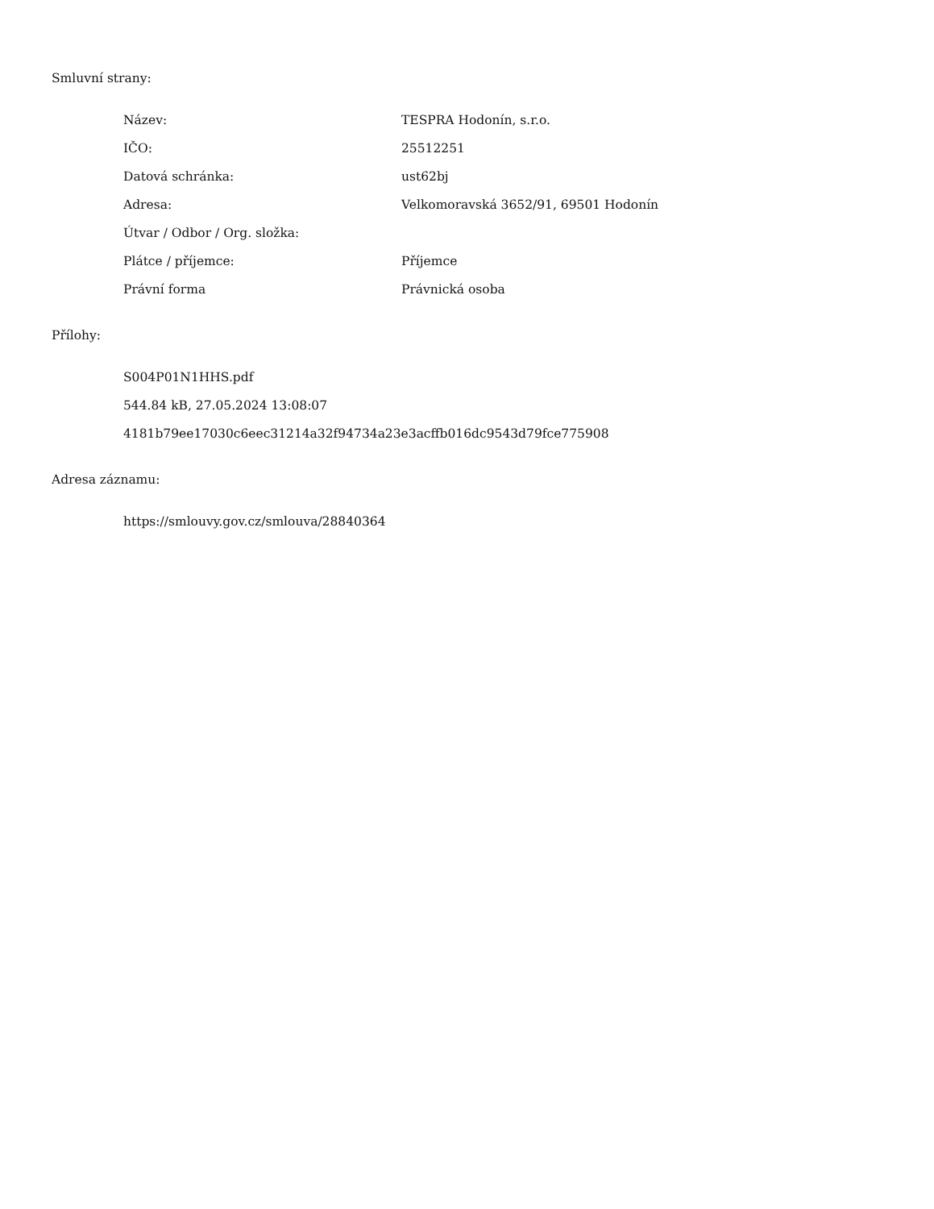Smluvní strany:
| Název: | TESPRA Hodonín, s.r.o. |
| IČO: | 25512251 |
| Datová schránka: | ust62bj |
| Adresa: | Velkomoravská 3652/91, 69501 Hodonín |
| Útvar / Odbor / Org. složka: | |
| Plátce / příjemce: | Příjemce |
| Právní forma | Právnická osoba |
Přílohy:
S004P01N1HHS.pdf
544.84 kB, 27.05.2024 13:08:07
4181b79ee17030c6eec31214a32f94734a23e3acffb016dc9543d79fce775908
Adresa záznamu:
https://smlouvy.gov.cz/smlouva/28840364